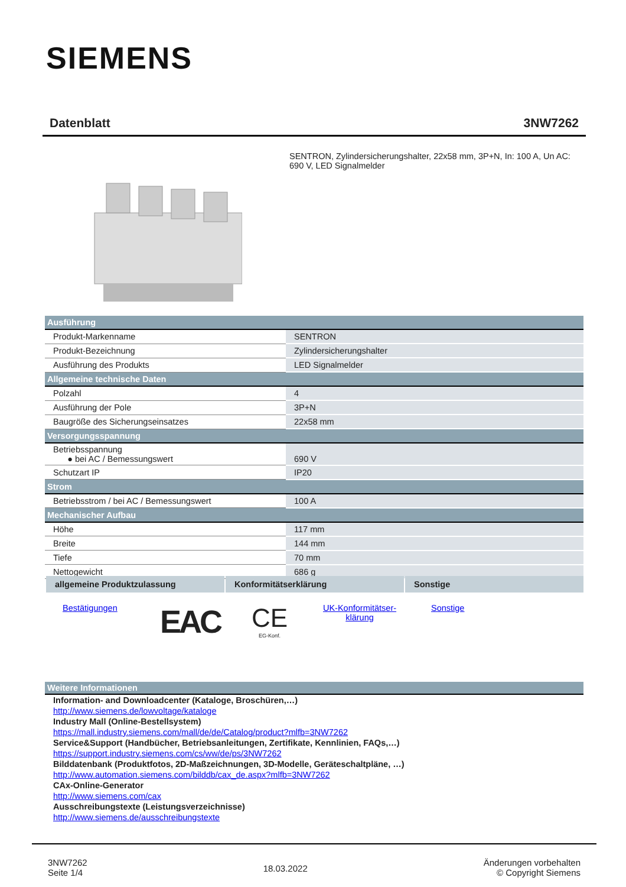SIEMENS
Datenblatt 3NW7262
SENTRON, Zylindersicherungshalter, 22x58 mm, 3P+N, In: 100 A, Un AC: 690 V, LED Signalmelder
| Ausführung | |
| Produkt-Markenname | SENTRON |
| Produkt-Bezeichnung | Zylindersicherungshalter |
| Ausführung des Produkts | LED Signalmelder |
| Allgemeine technische Daten | |
| Polzahl | 4 |
| Ausführung der Pole | 3P+N |
| Baugröße des Sicherungseinsatzes | 22x58 mm |
| Versorgungsspannung | |
| Betriebsspannung ● bei AC / Bemessungswert | 690 V |
| Schutzart IP | IP20 |
| Strom | |
| Betriebsstrom / bei AC / Bemessungswert | 100 A |
| Mechanischer Aufbau | |
| Höhe | 117 mm |
| Breite | 144 mm |
| Tiefe | 70 mm |
| Nettogewicht | 686 g |
allgemeine Produktzulassung Konformitätserklärung Sonstige
Bestätigungen EAC CE
EG-Konf.
UK-Konformitätser-klärung Sonstige
Weitere Informationen
Information- and Downloadcenter (Kataloge, Broschüren,…)
http://www.siemens.de/lowvoltage/kataloge
Industry Mall (Online-Bestellsystem)
https://mall.industry.siemens.com/mall/de/de/Catalog/product?mlfb=3NW7262
Service&Support (Handbücher, Betriebsanleitungen, Zertifikate, Kennlinien, FAQs,…)
https://support.industry.siemens.com/cs/ww/de/ps/3NW7262
Bilddatenbank (Produktfotos, 2D-Maßzeichnungen, 3D-Modelle, Geräteschaltpläne, …)
http://www.automation.siemens.com/bilddb/cax_de.aspx?mlfb=3NW7262
CAx-Online-Generator
http://www.siemens.com/cax
Ausschreibungstexte (Leistungsverzeichnisse)
http://www.siemens.de/ausschreibungstexte
3NW7262
Seite 1/4
18.03.2022
Änderungen vorbehalten
© Copyright Siemens